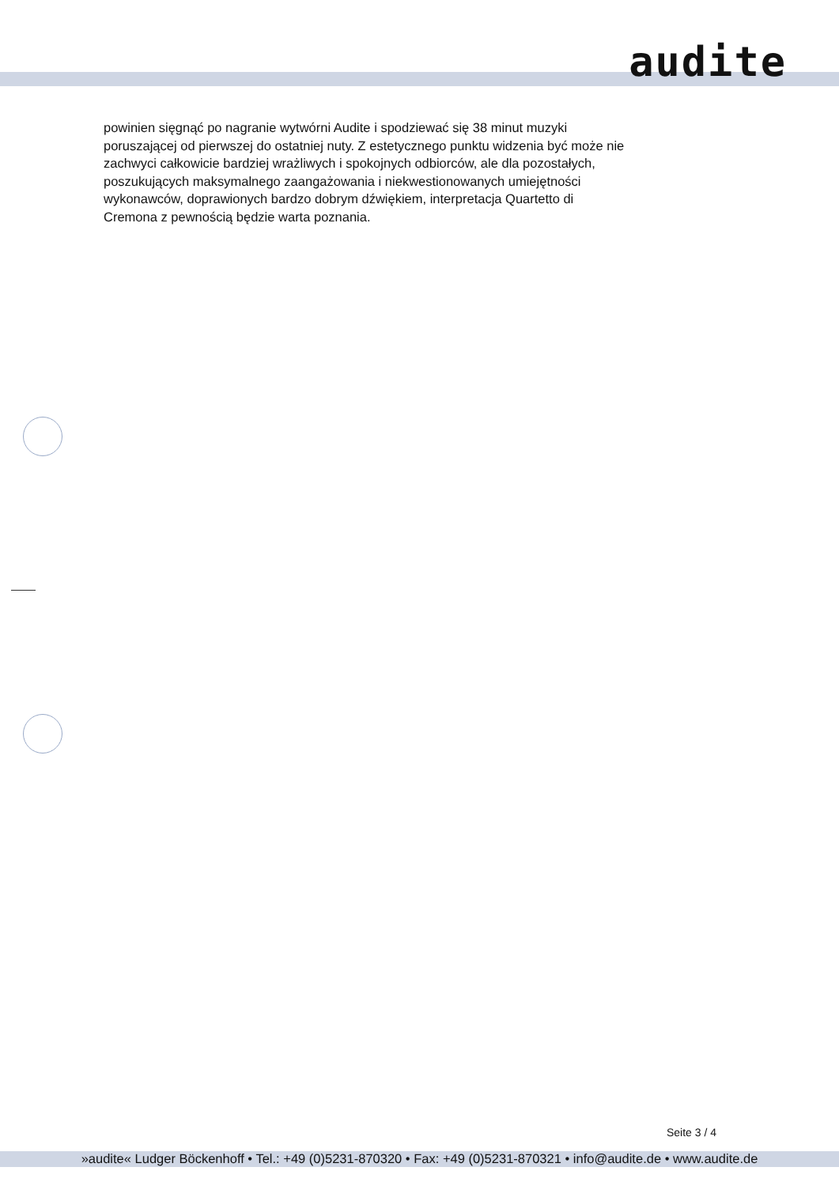audite
powinien sięgnąć po nagranie wytwórni Audite i spodziewać się 38 minut muzyki poruszającej od pierwszej do ostatniej nuty. Z estetycznego punktu widzenia być może nie zachwyci całkowicie bardziej wrażliwych i spokojnych odbiorców, ale dla pozostałych, poszukujących maksymalnego zaangażowania i niekwestionowanych umiejętności wykonawców, doprawionych bardzo dobrym dźwiękiem, interpretacja Quartetto di Cremona z pewnością będzie warta poznania.
Seite 3 / 4
»audite« Ludger Böckenhoff • Tel.: +49 (0)5231-870320 • Fax: +49 (0)5231-870321 • info@audite.de • www.audite.de